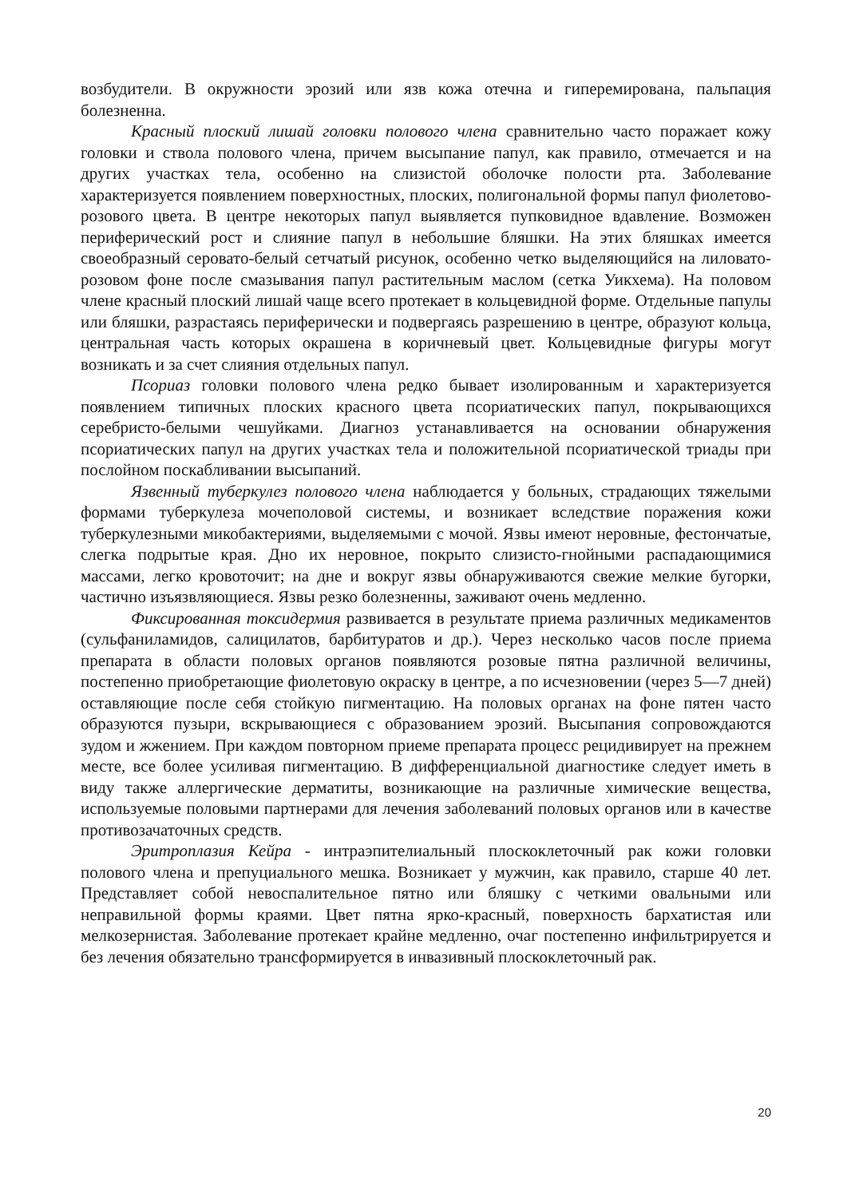возбудители. В окружности эрозий или язв кожа отечна и гиперемирована, пальпация болезненна.
Красный плоский лишай головки полового члена сравнительно часто поражает кожу головки и ствола полового члена, причем высыпание папул, как правило, отмечается и на других участках тела, особенно на слизистой оболочке полости рта. Заболевание характеризуется появлением поверхностных, плоских, полигональной формы папул фиолетово-розового цвета. В центре некоторых папул выявляется пупковидное вдавление. Возможен периферический рост и слияние папул в небольшие бляшки. На этих бляшках имеется своеобразный серовато-белый сетчатый рисунок, особенно четко выделяющийся на лиловато-розовом фоне после смазывания папул растительным маслом (сетка Уикхема). На половом члене красный плоский лишай чаще всего протекает в кольцевидной форме. Отдельные папулы или бляшки, разрастаясь периферически и подвергаясь разрешению в центре, образуют кольца, центральная часть которых окрашена в коричневый цвет. Кольцевидные фигуры могут возникать и за счет слияния отдельных папул.
Псориаз головки полового члена редко бывает изолированным и характеризуется появлением типичных плоских красного цвета псориатических папул, покрывающихся серебристо-белыми чешуйками. Диагноз устанавливается на основании обнаружения псориатических папул на других участках тела и положительной псориатической триады при послойном поскабливании высыпаний.
Язвенный туберкулез полового члена наблюдается у больных, страдающих тяжелыми формами туберкулеза мочеполовой системы, и возникает вследствие поражения кожи туберкулезными микобактериями, выделяемыми с мочой. Язвы имеют неровные, фестончатые, слегка подрытые края. Дно их неровное, покрыто слизисто-гнойными распадающимися массами, легко кровоточит; на дне и вокруг язвы обнаруживаются свежие мелкие бугорки, частично изъязвляющиеся. Язвы резко болезненны, заживают очень медленно.
Фиксированная токсидермия развивается в результате приема различных медикаментов (сульфаниламидов, салицилатов, барбитуратов и др.). Через несколько часов после приема препарата в области половых органов появляются розовые пятна различной величины, постепенно приобретающие фиолетовую окраску в центре, а по исчезновении (через 5—7 дней) оставляющие после себя стойкую пигментацию. На половых органах на фоне пятен часто образуются пузыри, вскрывающиеся с образованием эрозий. Высыпания сопровождаются зудом и жжением. При каждом повторном приеме препарата процесс рецидивирует на прежнем месте, все более усиливая пигментацию. В дифференциальной диагностике следует иметь в виду также аллергические дерматиты, возникающие на различные химические вещества, используемые половыми партнерами для лечения заболеваний половых органов или в качестве противозачаточных средств.
Эритроплазия Кейра - интраэпителиальный плоскоклеточный рак кожи головки полового члена и препуциального мешка. Возникает у мужчин, как правило, старше 40 лет. Представляет собой невоспалительное пятно или бляшку с четкими овальными или неправильной формы краями. Цвет пятна ярко-красный, поверхность бархатистая или мелкозернистая. Заболевание протекает крайне медленно, очаг постепенно инфильтрируется и без лечения обязательно трансформируется в инвазивный плоскоклеточный рак.
20